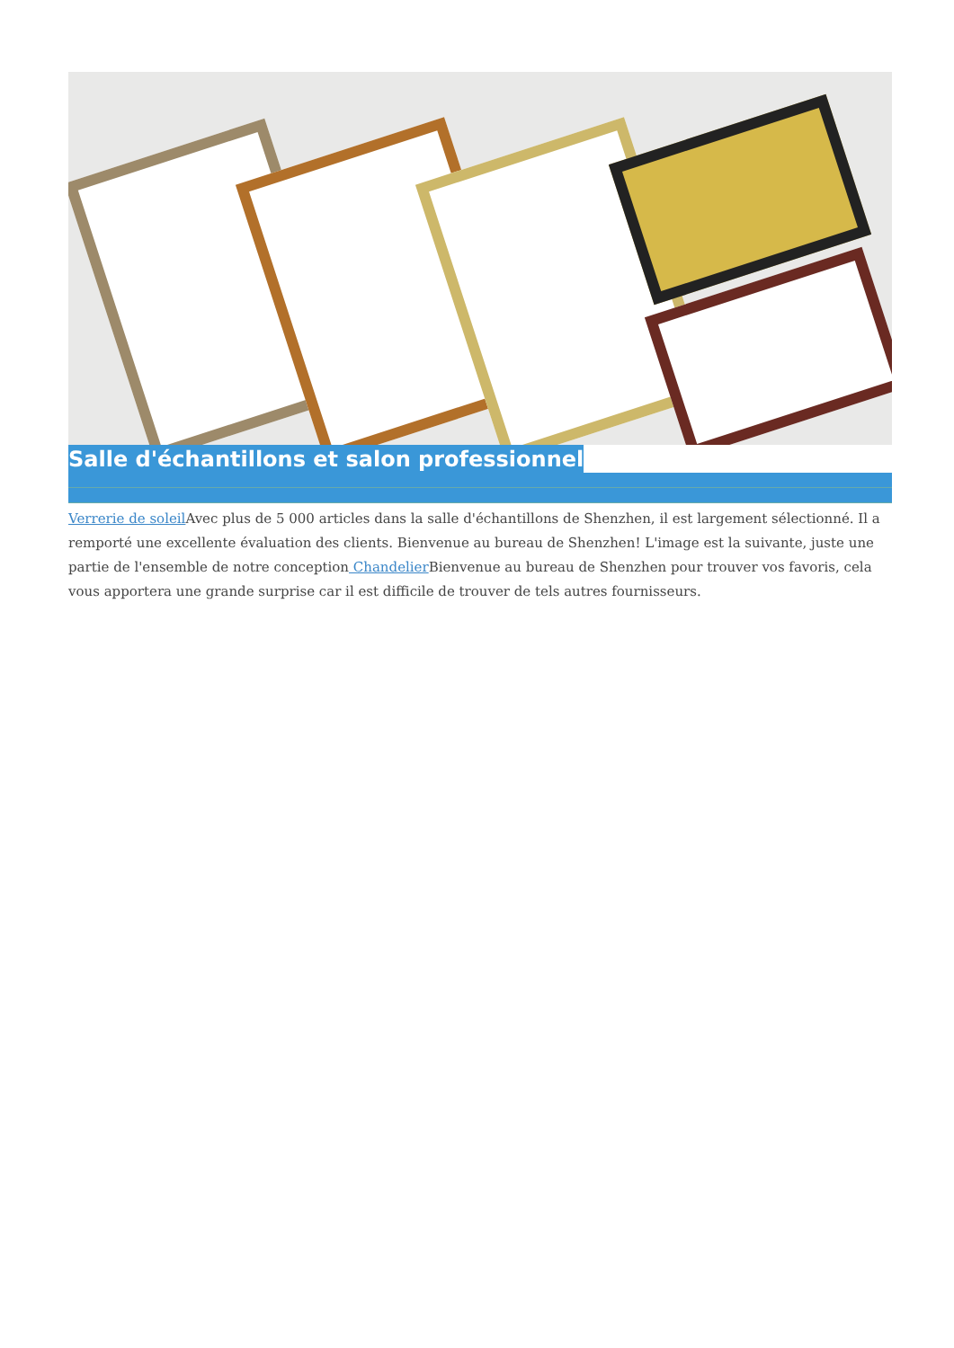Salle d'échantillons et salon professionnel
Verrerie de soleil Avec plus de 5 000 articles dans la salle d'échantillons de Shenzhen, il est largement sélectionné. Il a remporté une excellente évaluation des clients. Bienvenue au bureau de Shenzhen! L'image est la suivante, juste une partie de l'ensemble de notre conception Chandelier Bienvenue au bureau de Shenzhen pour trouver vos favoris, cela vous apportera une grande surprise car il est difficile de trouver de tels autres fournisseurs.